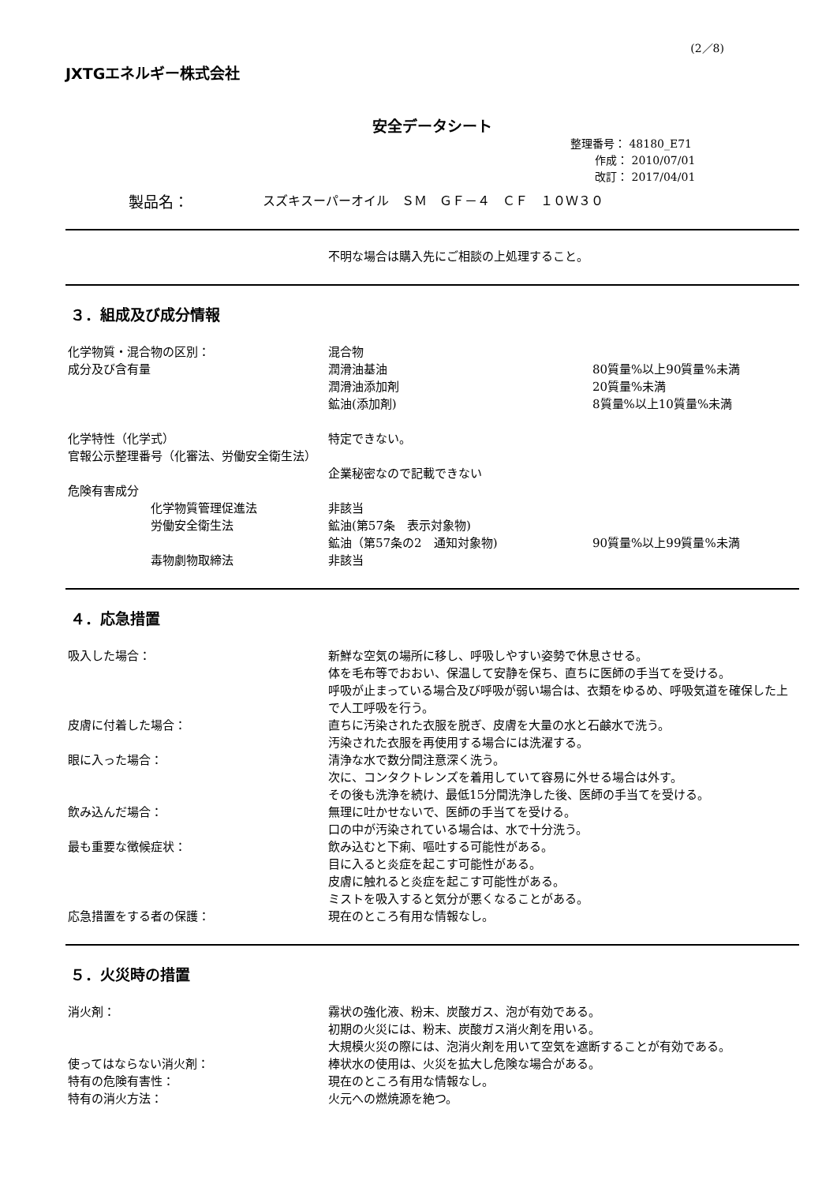(2／8)
JXTGエネルギー株式会社
安全データシート
整理番号： 48180_E71
作成： 2010/07/01
改訂： 2017/04/01
製品名： スズキスーパーオイル　ＳＭ　ＧＦ－４　ＣＦ　１０Ｗ３０
不明な場合は購入先にご相談の上処理すること。
３．組成及び成分情報
化学物質・混合物の区別： 混合物
成分及び含有量 潤滑油基油 80質量%以上90質量%未満
潤滑油添加剤 20質量%未満
鉱油(添加剤) 8質量%以上10質量%未満
化学特性（化学式） 特定できない。
官報公示整理番号（化審法、労働安全衛生法）
企業秘密なので記載できない
危険有害成分
化学物質管理促進法 非該当
労働安全衛生法 鉱油(第57条　表示対象物)
鉱油（第57条の2　通知対象物) 90質量%以上99質量%未満
毒物劇物取締法 非該当
４．応急措置
吸入した場合： 新鮮な空気の場所に移し、呼吸しやすい姿勢で休息させる。
体を毛布等でおおい、保温して安静を保ち、直ちに医師の手当てを受ける。
呼吸が止まっている場合及び呼吸が弱い場合は、衣類をゆるめ、呼吸気道を確保した上で人工呼吸を行う。
皮膚に付着した場合： 直ちに汚染された衣服を脱ぎ、皮膚を大量の水と石鹸水で洗う。
汚染された衣服を再使用する場合には洗濯する。
眼に入った場合： 清浄な水で数分間注意深く洗う。
次に、コンタクトレンズを着用していて容易に外せる場合は外す。
その後も洗浄を続け、最低15分間洗浄した後、医師の手当てを受ける。
飲み込んだ場合： 無理に吐かせないで、医師の手当てを受ける。
口の中が汚染されている場合は、水で十分洗う。
最も重要な徴候症状： 飲み込むと下痢、嘔吐する可能性がある。
目に入ると炎症を起こす可能性がある。
皮膚に触れると炎症を起こす可能性がある。
ミストを吸入すると気分が悪くなることがある。
応急措置をする者の保護： 現在のところ有用な情報なし。
５．火災時の措置
消火剤： 霧状の強化液、粉末、炭酸ガス、泡が有効である。
初期の火災には、粉末、炭酸ガス消火剤を用いる。
大規模火災の際には、泡消火剤を用いて空気を遮断することが有効である。
使ってはならない消火剤： 棒状水の使用は、火災を拡大し危険な場合がある。
特有の危険有害性： 現在のところ有用な情報なし。
特有の消火方法： 火元への燃焼源を絶つ。